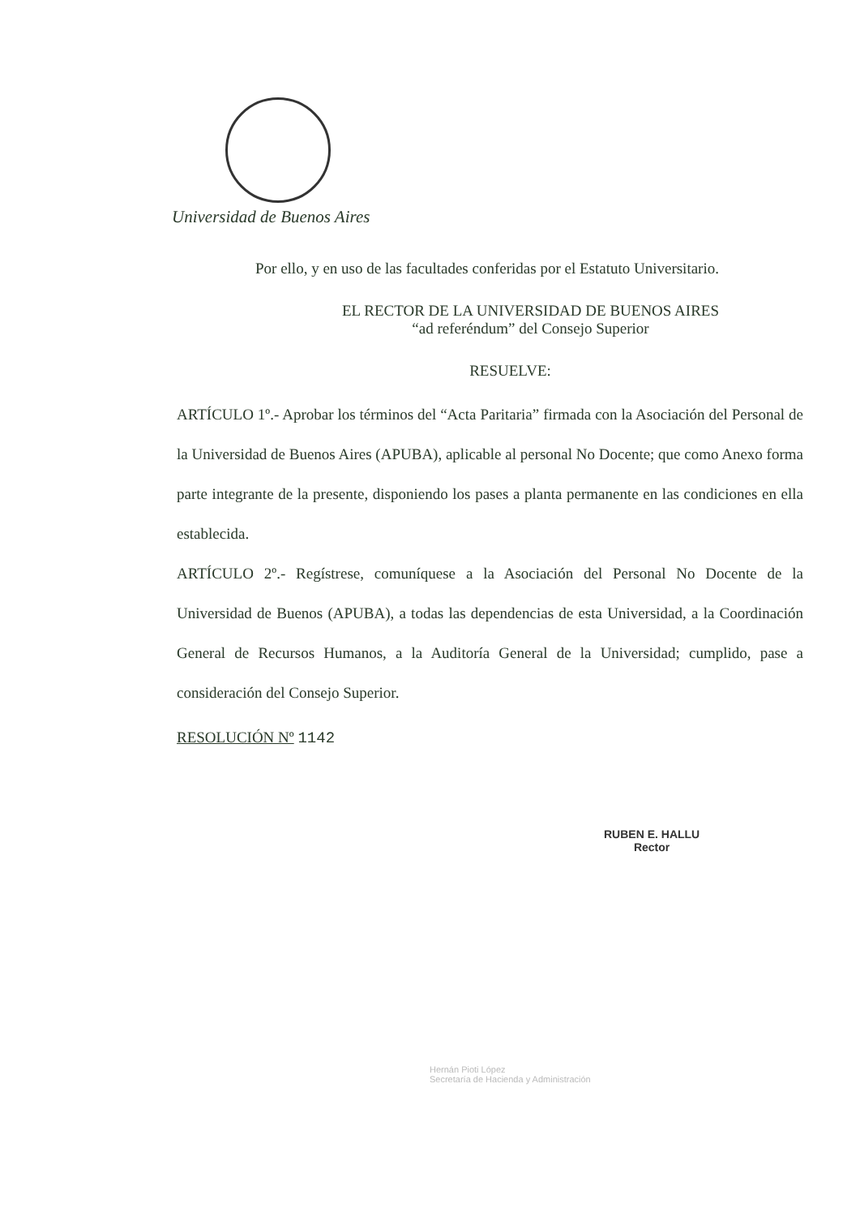Universidad de Buenos Aires
Por ello, y en uso de las facultades conferidas por el Estatuto Universitario.
EL RECTOR DE LA UNIVERSIDAD DE BUENOS AIRES
“ad referéndum” del Consejo Superior
RESUELVE:
ARTÍCULO 1º.- Aprobar los términos del “Acta Paritaria” firmada con la Asociación del Personal de la Universidad de Buenos Aires (APUBA), aplicable al personal No Docente; que como Anexo forma parte integrante de la presente, disponiendo los pases a planta permanente en las condiciones en ella establecida.
ARTÍCULO 2º.- Regístrese, comuníquese a la Asociación del Personal No Docente de la Universidad de Buenos (APUBA), a todas las dependencias de esta Universidad, a la Coordinación General de Recursos Humanos, a la Auditoría General de la Universidad; cumplido, pase a consideración del Consejo Superior.
RESOLUCIÓN Nº 1142
RUBEN E. HALLU
Rector
Hernán Pioti López
Secretaría de Hacienda y Administración